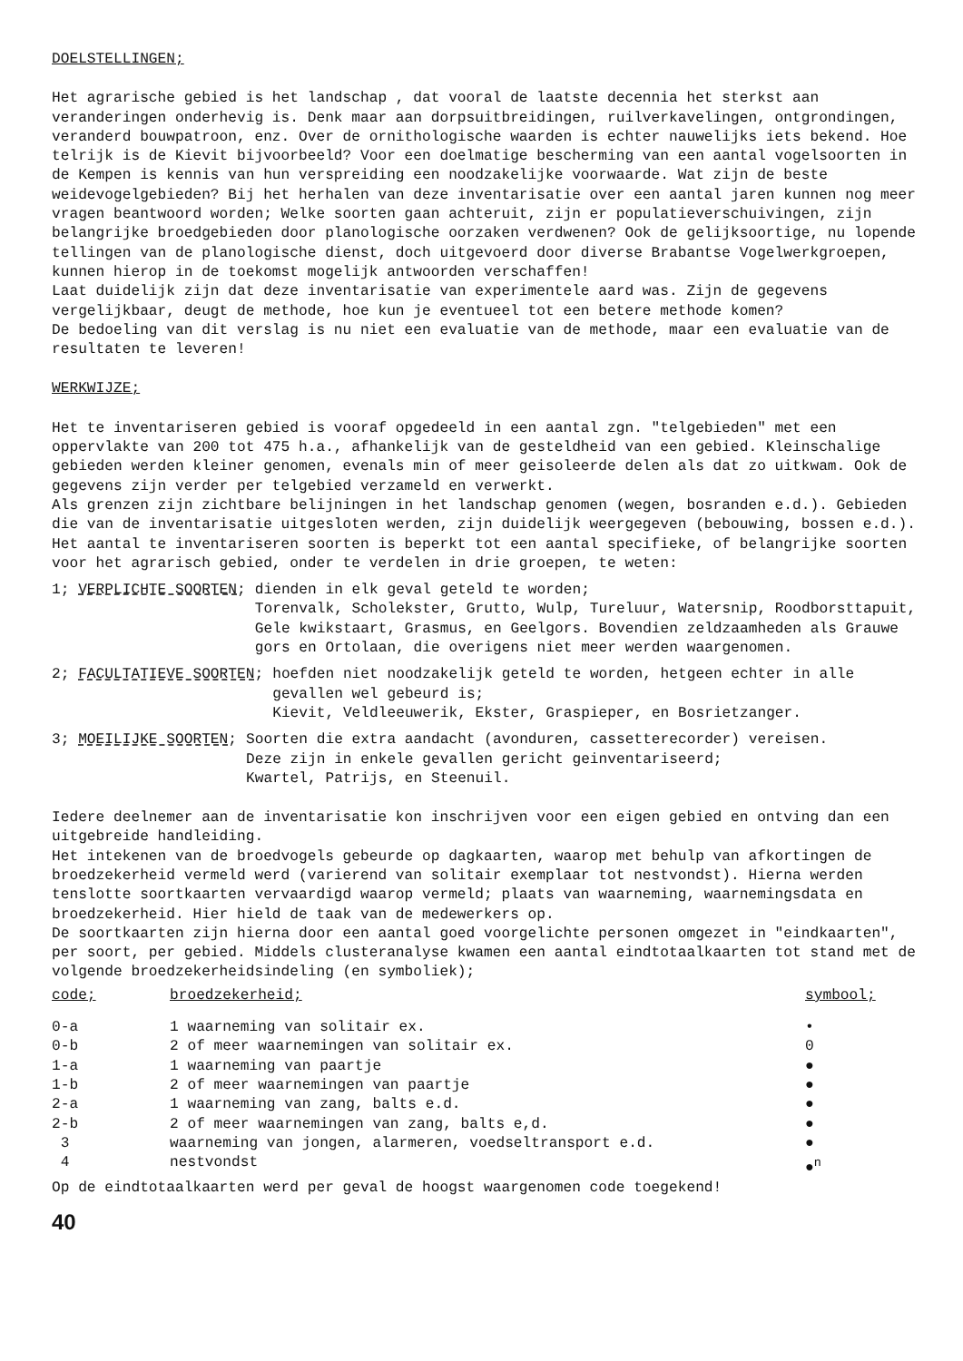DOELSTELLINGEN;
Het agrarische gebied is het landschap , dat vooral de laatste decennia het sterkst aan veranderingen onderhevig is. Denk maar aan dorpsuitbreidingen, ruilverkavelingen, ontgrondingen, veranderd bouwpatroon, enz. Over de ornithologische waarden is echter nauwelijks iets bekend. Hoe telrijk is de Kievit bijvoorbeeld? Voor een doelmatige bescherming van een aantal vogelsoorten in de Kempen is kennis van hun verspreiding een noodzakelijke voorwaarde. Wat zijn de beste weidevogelgebieden? Bij het herhalen van deze inventarisatie over een aantal jaren kunnen nog meer vragen beantwoord worden; Welke soorten gaan achteruit, zijn er populatieverschuivingen, zijn belangrijke broedgebieden door planologische oorzaken verdwenen? Ook de gelijksoortige, nu lopende tellingen van de planologische dienst, doch uitgevoerd door diverse Brabantse Vogelwerkgroepen, kunnen hierop in de toekomst mogelijk antwoorden verschaffen!
Laat duidelijk zijn dat deze inventarisatie van experimentele aard was. Zijn de gegevens vergelijkbaar, deugt de methode, hoe kun je eventueel tot een betere methode komen?
De bedoeling van dit verslag is nu niet een evaluatie van de methode, maar een evaluatie van de resultaten te leveren!
WERKWIJZE;
Het te inventariseren gebied is vooraf opgedeeld in een aantal zgn. "telgebieden" met een oppervlakte van 200 tot 475 h.a., afhankelijk van de gesteldheid van een gebied. Kleinschalige gebieden werden kleiner genomen, evenals min of meer geisoleerde delen als dat zo uitkwam. Ook de gegevens zijn verder per telgebied verzameld en verwerkt.
Als grenzen zijn zichtbare belijningen in het landschap genomen (wegen, bosranden e.d.). Gebieden die van de inventarisatie uitgesloten werden, zijn duidelijk weergegeven (bebouwing, bossen e.d.).
Het aantal te inventariseren soorten is beperkt tot een aantal specifieke, of belangrijke soorten voor het agrarisch gebied, onder te verdelen in drie groepen, te weten:
1; VERPLICHTE SOORTEN; dienden in elk geval geteld te worden;
Torenvalk, Scholekster, Grutto, Wulp, Tureluur, Watersnip, Roodborsttapuit, Gele kwikstaart, Grasmus, en Geelgors. Bovendien zeldzaamheden als Grauwe gors en Ortolaan, die overigens niet meer werden waargenomen.
2; FACULTATIEVE SOORTEN; hoefden niet noodzakelijk geteld te worden, hetgeen echter in alle gevallen wel gebeurd is;
Kievit, Veldleeuwerik, Ekster, Graspieper, en Bosrietzanger.
3; MOEILIJKE SOORTEN; Soorten die extra aandacht (avonduren, cassetterecorder) vereisen.
Deze zijn in enkele gevallen gericht geinventariseerd;
Kwartel, Patrijs, en Steenuil.
Iedere deelnemer aan de inventarisatie kon inschrijven voor een eigen gebied en ontving dan een uitgebreide handleiding.
Het intekenen van de broedvogels gebeurde op dagkaarten, waarop met behulp van afkortingen de broedzekerheid vermeld werd (varierend van solitair exemplaar tot nestvondst). Hierna werden tenslotte soortkaarten vervaardigd waarop vermeld; plaats van waarneming, waarnemingsdata en broedzekerheid. Hier hield de taak van de medewerkers op.
De soortkaarten zijn hierna door een aantal goed voorgelichte personen omgezet in "eindkaarten", per soort, per gebied. Middels clusteranalyse kwamen een aantal eindtotaalkaarten tot stand met de volgende broedzekerheidsindeling (en symboliek);
| code; | broedzekerheid; | symbool; |
| --- | --- | --- |
| 0-a | 1 waarneming van solitair ex. | • |
| 0-b | 2 of meer waarnemingen van solitair ex. | 0 |
| 1-a | 1 waarneming van paartje | ● |
| 1-b | 2 of meer waarnemingen van paartje | ● |
| 2-a | 1 waarneming van zang, balts e.d. | ● |
| 2-b | 2 of meer waarnemingen van zang, balts e,d. | ● |
| 3 | waarneming van jongen, alarmeren, voedseltransport e.d. | ● |
| 4 | nestvondst | ●<sup>n</sup> |
Op de eindtotaalkaarten werd per geval de hoogst waargenomen code toegekend!
40